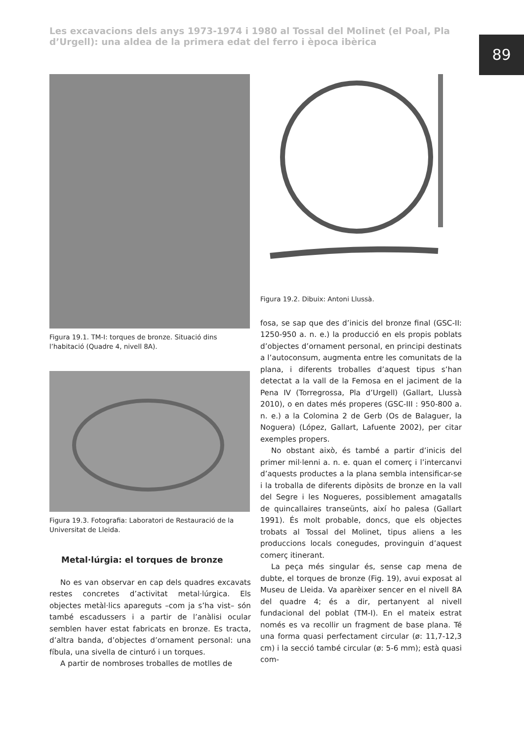Les excavacions dels anys 1973-1974 i 1980 al Tossal del Molinet (el Poal, Pla d’Urgell): una aldea de la primera edat del ferro i època ibèrica
89
Figura 19.1. TM-I: torques de bronze. Situació dins l’habitació (Quadre 4, nivell 8A).
Figura 19.3. Fotografia: Laboratori de Restauració de la Universitat de Lleida.
Metal·lúrgia: el torques de bronze
No es van observar en cap dels quadres excavats restes concretes d’activitat metal·lúrgica. Els objectes metàl·lics apareguts –com ja s’ha vist– són també escadussers i a partir de l’anàlisi ocular semblen haver estat fabricats en bronze. Es tracta, d’altra banda, d’objectes d’ornament personal: una fíbula, una sivella de cinturó i un torques.
A partir de nombroses troballes de motlles de
Figura 19.2. Dibuix: Antoni Llussà.
fosa, se sap que des d’inicis del bronze final (GSC-II: 1250-950 a. n. e.) la producció en els propis poblats d’objectes d’ornament personal, en principi destinats a l’autoconsum, augmenta entre les comunitats de la plana, i diferents troballes d’aquest tipus s’han detectat a la vall de la Femosa en el jaciment de la Pena IV (Torregrossa, Pla d’Urgell) (Gallart, Llussà 2010), o en dates més properes (GSC-III : 950-800 a. n. e.) a la Colomina 2 de Gerb (Os de Balaguer, la Noguera) (López, Gallart, Lafuente 2002), per citar exemples propers.
No obstant això, és també a partir d’inicis del primer mil·lenni a. n. e. quan el comerç i l’intercanvi d’aquests productes a la plana sembla intensificar-se i la troballa de diferents dipòsits de bronze en la vall del Segre i les Nogueres, possiblement amagatalls de quincallaires transeünts, així ho palesa (Gallart 1991). És molt probable, doncs, que els objectes trobats al Tossal del Molinet, tipus aliens a les produccions locals conegudes, provinguin d’aquest comerç itinerant.
La peça més singular és, sense cap mena de dubte, el torques de bronze (Fig. 19), avui exposat al Museu de Lleida. Va aparèixer sencer en el nivell 8A del quadre 4; és a dir, pertanyent al nivell fundacional del poblat (TM-I). En el mateix estrat només es va recollir un fragment de base plana. Té una forma quasi perfectament circular (ø: 11,7-12,3 cm) i la secció també circular (ø: 5-6 mm); està quasi com-